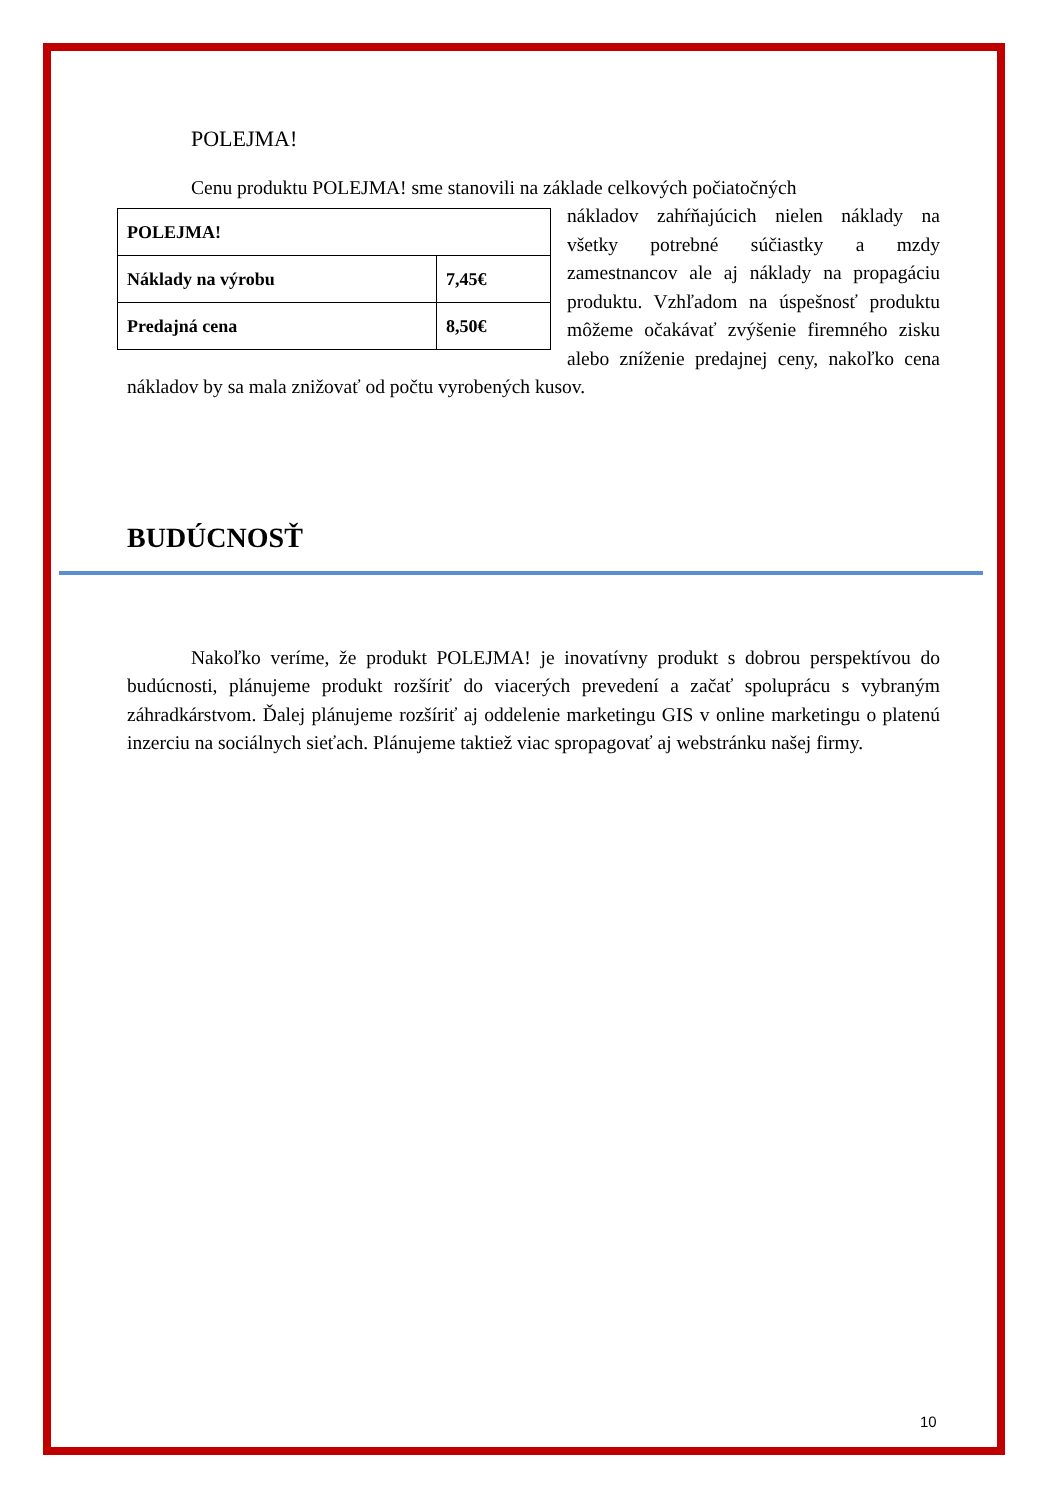POLEJMA!
Cenu produktu POLEJMA! sme stanovili na základe celkových počiatočných
| POLEJMA! | |
| Náklady na výrobu | 7,45€ |
| Predajná cena | 8,50€ |
nákladov zahŕňajúcich nielen náklady na všetky potrebné súčiastky a mzdy zamestnancov ale aj náklady na propagáciu produktu. Vzhľadom na úspešnosť produktu môžeme očakávať zvýšenie firemného zisku alebo zníženie predajnej ceny, nakoľko cena nákladov by sa mala znižovať od počtu vyrobených kusov.
BUDÚCNOSŤ
Nakoľko veríme, že produkt POLEJMA! je inovatívny produkt s dobrou perspektívou do budúcnosti, plánujeme produkt rozšíriť do viacerých prevedení a začať spoluprácu s vybraným záhradkárstvom. Ďalej plánujeme rozšíriť aj oddelenie marketingu GIS v online marketingu o platenú inzerciu na sociálnych sieťach. Plánujeme taktiež viac spropagovať aj webstránku našej firmy.
10